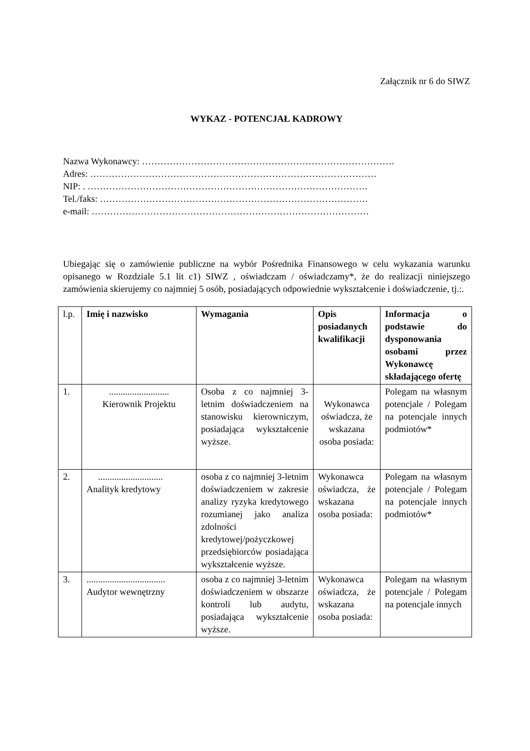Załącznik nr 6 do SIWZ
WYKAZ - POTENCJAŁ KADROWY
Nazwa Wykonawcy: ……………………………………………………………………….
Adres: …………………………………………………………………………………
NIP: . ……………………………………………………………………………….
Tel./faks: ……………………………………………………………………………
e-mail: ………………………………………………………………………………
Ubiegając się o zamówienie publiczne na wybór Pośrednika Finansowego w celu wykazania warunku opisanego w Rozdziale 5.1 lit c1) SIWZ , oświadczam / oświadczamy*, że do realizacji niniejszego zamówienia skierujemy co najmniej 5 osób, posiadających odpowiednie wykształcenie i doświadczenie, tj.:.
| l.p. | Imię i nazwisko | Wymagania | Opis posiadanych kwalifikacji | Informacja o podstawie do dysponowania osobami przez Wykonawcę składającego ofertę |
| 1. | .......................... Kierownik Projektu | Osoba z co najmniej 3-letnim doświadczeniem na stanowisku kierowniczym, posiadająca wykształcenie wyższe. | Wykonawca oświadcza, że wskazana osoba posiada: | Polegam na własnym potencjale / Polegam na potencjale innych podmiotów* |
| 2. | ............................ Analityk kredytowy | osoba z co najmniej 3-letnim doświadczeniem w zakresie analizy ryzyka kredytowego rozumianej jako analiza zdolności kredytowej/pożyczkowej przedsiębiorców posiadająca wykształcenie wyższe. | Wykonawca oświadcza, że wskazana osoba posiada: | Polegam na własnym potencjale / Polegam na potencjale innych podmiotów* |
| 3. | .................................. Audytor wewnętrzny | osoba z co najmniej 3-letnim doświadczeniem w obszarze kontroli lub audytu, posiadająca wykształcenie wyższe. | Wykonawca oświadcza, że wskazana osoba posiada: | Polegam na własnym potencjale / Polegam na potencjale innych |